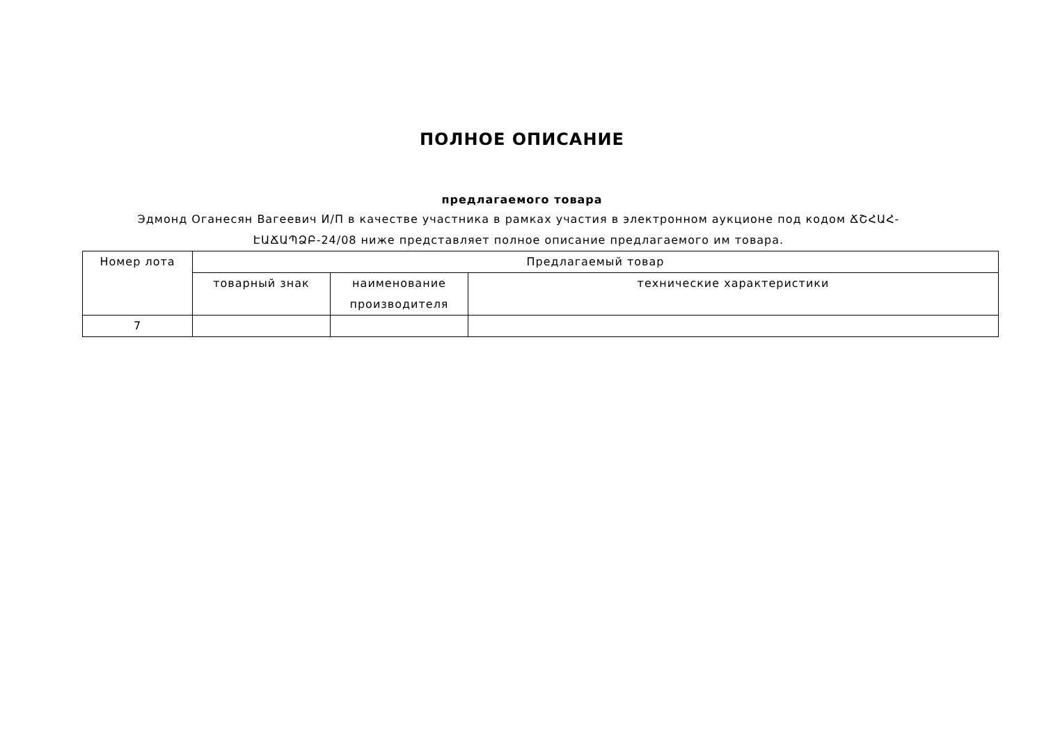ПОЛНОЕ ОПИСАНИЕ
предлагаемого товара
Эдмонд Оганесян Вагеевич И/П в качестве участника в рамках участия в электронном аукционе под кодом ՃՇՀԱՀ-ԷԱՃԱՊՁԲ-24/08 ниже представляет полное описание предлагаемого им товара.
| Номер лота | Предлагаемый товар | | |
| --- | --- | --- | --- |
| | товарный знак | наименование производителя | технические характеристики |
| 7 | | | |